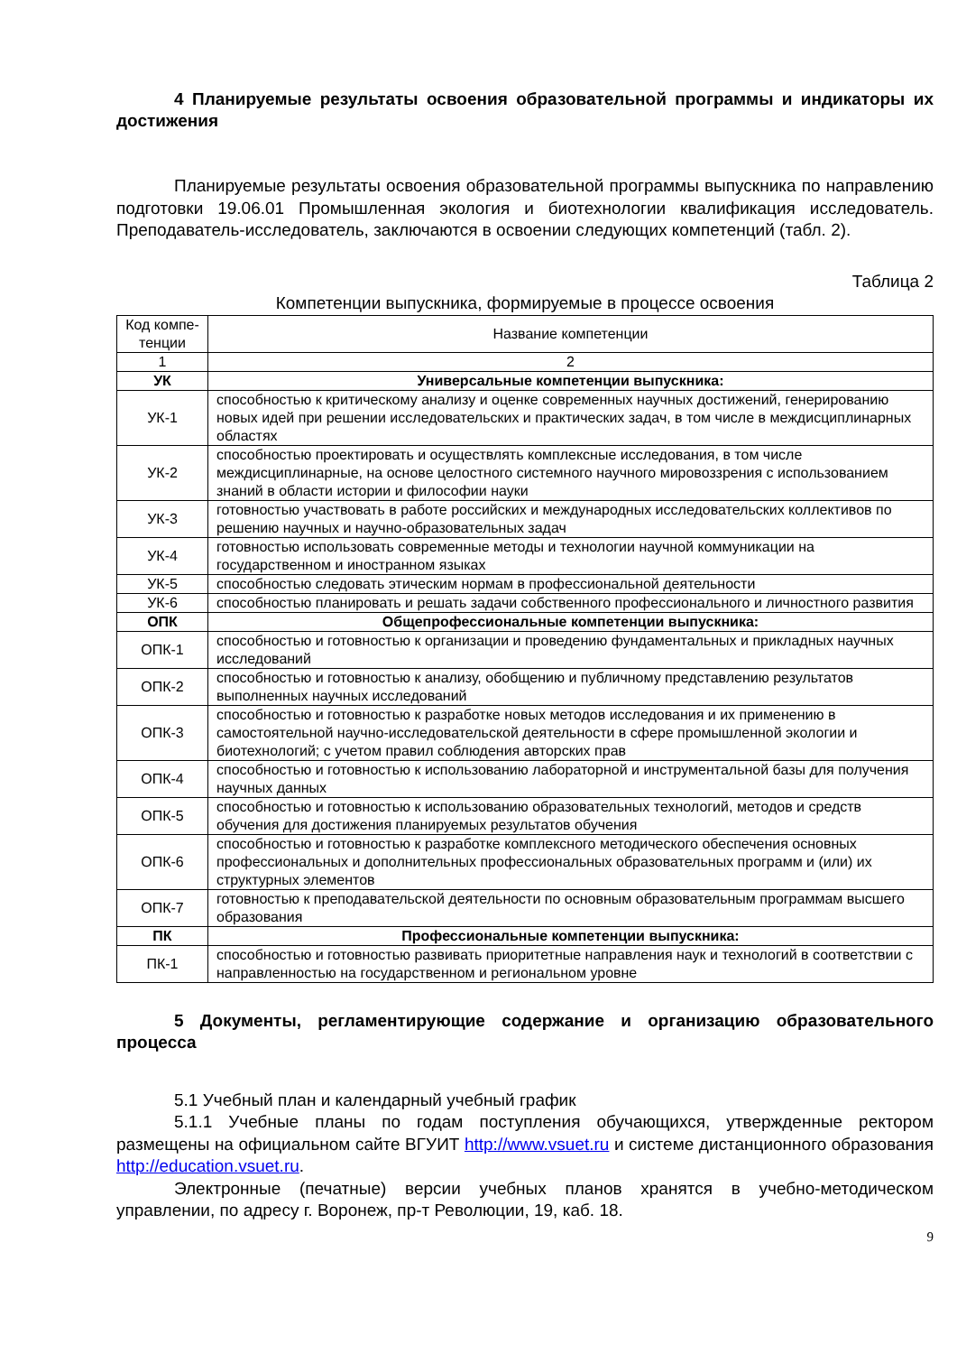4 Планируемые результаты освоения образовательной программы и индикаторы их достижения
Планируемые результаты освоения образовательной программы выпускника по направлению подготовки 19.06.01 Промышленная экология и биотехнологии квалификация исследователь. Преподаватель-исследователь, заключаются в освоении следующих компетенций (табл. 2).
Таблица 2
Компетенции выпускника, формируемые в процессе освоения
| Код компе-тенции | Название компетенции |
| --- | --- |
| 1 | 2 |
| УК | Универсальные компетенции выпускника: |
| УК-1 | способностью к критическому анализу и оценке современных научных достижений, генерированию новых идей при решении исследовательских и практических задач, в том числе в междисциплинарных областях |
| УК-2 | способностью проектировать и осуществлять комплексные исследования, в том числе междисциплинарные, на основе целостного системного научного мировоззрения с использованием знаний в области истории и философии науки |
| УК-3 | готовностью участвовать в работе российских и международных исследовательских коллективов по решению научных и научно-образовательных задач |
| УК-4 | готовностью использовать современные методы и технологии научной коммуникации на государственном и иностранном языках |
| УК-5 | способностью следовать этическим нормам в профессиональной деятельности |
| УК-6 | способностью планировать и решать задачи собственного профессионального и личностного развития |
| ОПК | Общепрофессиональные компетенции выпускника: |
| ОПК-1 | способностью и готовностью к организации и проведению фундаментальных и прикладных научных исследований |
| ОПК-2 | способностью и готовностью к анализу, обобщению и публичному представлению результатов выполненных научных исследований |
| ОПК-3 | способностью и готовностью к разработке новых методов исследования и их применению в самостоятельной научно-исследовательской деятельности в сфере промышленной экологии и биотехнологий; с учетом правил соблюдения авторских прав |
| ОПК-4 | способностью и готовностью к использованию лабораторной и инструментальной базы для получения научных данных |
| ОПК-5 | способностью и готовностью к использованию образовательных технологий, методов и средств обучения для достижения планируемых результатов обучения |
| ОПК-6 | способностью и готовностью к разработке комплексного методического обеспечения основных профессиональных и дополнительных профессиональных образовательных программ и (или) их структурных элементов |
| ОПК-7 | готовностью к преподавательской деятельности по основным образовательным программам высшего образования |
| ПК | Профессиональные компетенции выпускника: |
| ПК-1 | способностью и готовностью развивать приоритетные направления наук и технологий в соответствии с направленностью на государственном и региональном уровне |
5 Документы, регламентирующие содержание и организацию образовательного процесса
5.1 Учебный план и календарный учебный график
5.1.1 Учебные планы по годам поступления обучающихся, утвержденные ректором размещены на официальном сайте ВГУИТ http://www.vsuet.ru и системе дистанционного образования http://education.vsuet.ru.
Электронные (печатные) версии учебных планов хранятся в учебно-методическом управлении, по адресу г. Воронеж, пр-т Революции, 19, каб. 18.
9